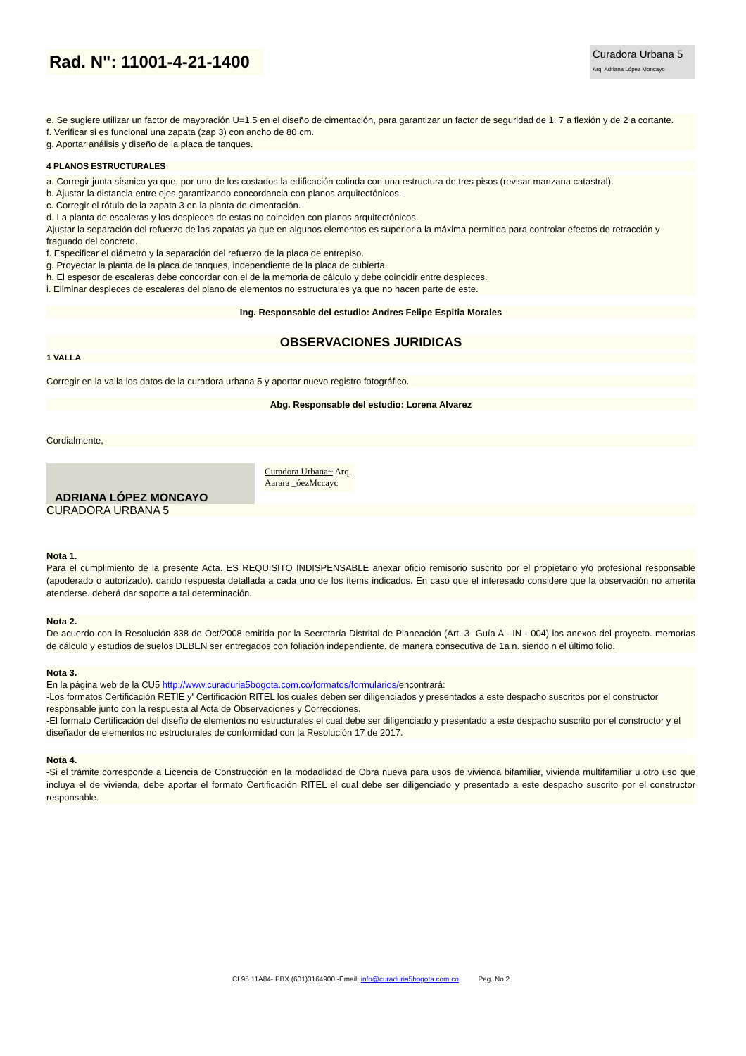Rad. N": 11001-4-21-1400
Curadora Urbana 5
Arq. Adriana López Moncayo
e. Se sugiere utilizar un factor de mayoración U=1.5 en el diseño de cimentación, para garantizar un factor de seguridad de 1. 7 a flexión y de 2 a cortante.
f. Verificar si es funcional una zapata (zap 3) con ancho de 80 cm.
g. Aportar análisis y diseño de la placa de tanques.
4 PLANOS ESTRUCTURALES
a. Corregir junta sísmica ya que, por uno de los costados la edificación colinda con una estructura de tres pisos (revisar manzana catastral).
b. Ajustar la distancia entre ejes garantizando concordancia con planos arquitectónicos.
c. Corregir el rótulo de la zapata 3 en la planta de cimentación.
d. La planta de escaleras y los despieces de estas no coinciden con planos arquitectónicos.
Ajustar la separación del refuerzo de las zapatas ya que en algunos elementos es superior a la máxima permitida para controlar efectos de retracción y fraguado del concreto.
f. Especificar el diámetro y la separación del refuerzo de la placa de entrepiso.
g. Proyectar la planta de la placa de tanques, independiente de la placa de cubierta.
h. El espesor de escaleras debe concordar con el de la memoria de cálculo y debe coincidir entre despieces.
i. Eliminar despieces de escaleras del plano de elementos no estructurales ya que no hacen parte de este.
Ing. Responsable del estudio: Andres Felipe Espitia Morales
OBSERVACIONES JURIDICAS
1 VALLA
Corregir en la valla los datos de la curadora urbana 5 y aportar nuevo registro fotográfico.
Abg. Responsable del estudio: Lorena Alvarez
Cordialmente,
ADRIANA LÓPEZ MONCAYO
Curadora Urbana~ Arq.
Aarara _óezMccayc
CURADORA URBANA 5
Nota 1.
Para el cumplimiento de la presente Acta. ES REQUISITO INDISPENSABLE anexar oficio remisorio suscrito por el propietario y/o profesional responsable (apoderado o autorizado). dando respuesta detallada a cada uno de los ítems indicados. En caso que el interesado considere que la observación no amerita atenderse. deberá dar soporte a tal determinación.
Nota 2.
De acuerdo con la Resolución 838 de Oct/2008 emitida por la Secretaría Distrital de Planeación (Art. 3- Guía A - IN - 004) los anexos del proyecto. memorias de cálculo y estudios de suelos DEBEN ser entregados con foliación independiente. de manera consecutiva de 1a n. siendo n el último folio.
Nota 3.
En la página web de la CU5 http://www.curaduria5bogota.com.co/formatos/formularios/encontrará:
-Los formatos Certificación RETIE y' Certificación RITEL los cuales deben ser diligenciados y presentados a este despacho suscritos por el constructor responsable junto con la respuesta al Acta de Observaciones y Correcciones.
-El formato Certificación del diseño de elementos no estructurales el cual debe ser diligenciado y presentado a este despacho suscrito por el constructor y el diseñador de elementos no estructurales de conformidad con la Resolución 17 de 2017.
Nota 4.
-Si el trámite corresponde a Licencia de Construcción en la modadlidad de Obra nueva para usos de vivienda bifamiliar, vivienda multifamiliar u otro uso que incluya el de vivienda, debe aportar el formato Certificación RITEL el cual debe ser diligenciado y presentado a este despacho suscrito por el constructor responsable.
CL95 11A84- PBX.(601)3164900 -Email: info@curaduria5bogota.com.co Pag. No 2